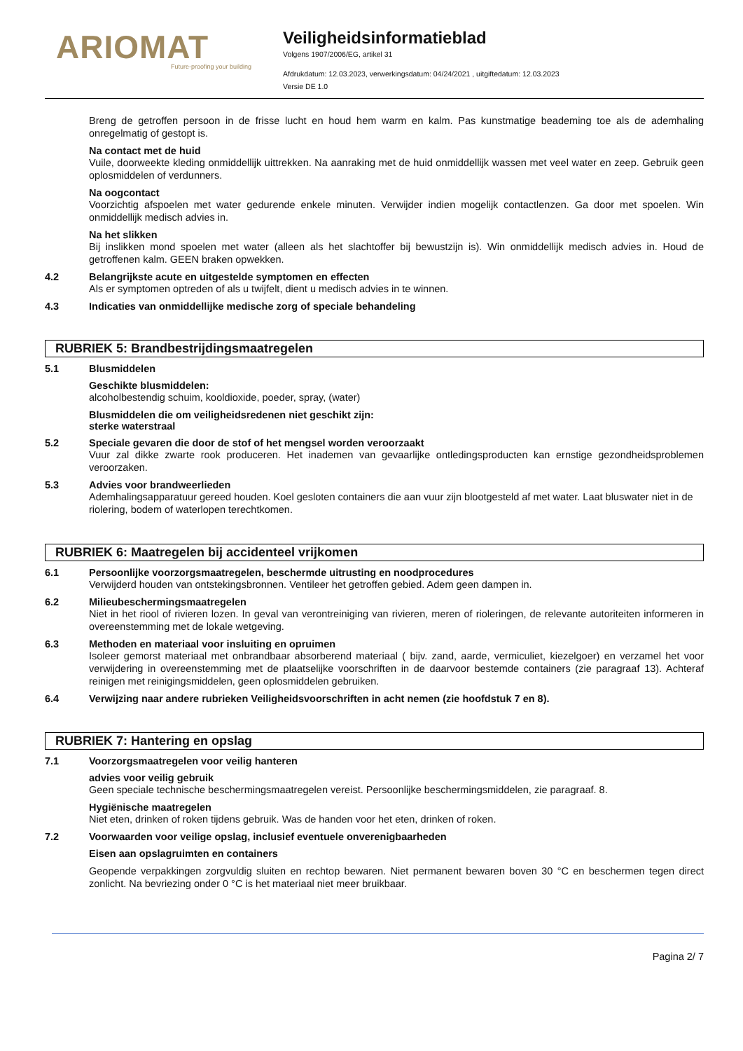ARIOMAT
Future-proofing your building
Veiligheidsinformatieblad
Volgens 1907/2006/EG, artikel 31
Afdrukdatum: 12.03.2023, verwerkingsdatum: 04/24/2021 , uitgiftedatum: 12.03.2023
Versie DE 1.0
Breng de getroffen persoon in de frisse lucht en houd hem warm en kalm. Pas kunstmatige beademing toe als de ademhaling onregelmatig of gestopt is.
Na contact met de huid
Vuile, doorweekte kleding onmiddellijk uittrekken. Na aanraking met de huid onmiddellijk wassen met veel water en zeep. Gebruik geen oplosmiddelen of verdunners.
Na oogcontact
Voorzichtig afspoelen met water gedurende enkele minuten. Verwijder indien mogelijk contactlenzen. Ga door met spoelen. Win onmiddellijk medisch advies in.
Na het slikken
Bij inslikken mond spoelen met water (alleen als het slachtoffer bij bewustzijn is). Win onmiddellijk medisch advies in. Houd de getroffenen kalm. GEEN braken opwekken.
4.2 Belangrijkste acute en uitgestelde symptomen en effecten
Als er symptomen optreden of als u twijfelt, dient u medisch advies in te winnen.
4.3 Indicaties van onmiddellijke medische zorg of speciale behandeling
RUBRIEK 5: Brandbestrijdingsmaatregelen
5.1 Blusmiddelen
Geschikte blusmiddelen:
alcoholbestendig schuim, kooldioxide, poeder, spray, (water)
Blusmiddelen die om veiligheidsredenen niet geschikt zijn:
sterke waterstraal
5.2 Speciale gevaren die door de stof of het mengsel worden veroorzaakt
Vuur zal dikke zwarte rook produceren. Het inademen van gevaarlijke ontledingsproducten kan ernstige gezondheidsproblemen veroorzaken.
5.3 Advies voor brandweerlieden
Ademhalingsapparatuur gereed houden. Koel gesloten containers die aan vuur zijn blootgesteld af met water. Laat bluswater niet in de riolering, bodem of waterlopen terechtkomen.
RUBRIEK 6: Maatregelen bij accidenteel vrijkomen
6.1 Persoonlijke voorzorgsmaatregelen, beschermde uitrusting en noodprocedures
Verwijderd houden van ontstekingsbronnen. Ventileer het getroffen gebied. Adem geen dampen in.
6.2 Milieubeschermingsmaatregelen
Niet in het riool of rivieren lozen. In geval van verontreiniging van rivieren, meren of rioleringen, de relevante autoriteiten informeren in overeenstemming met de lokale wetgeving.
6.3 Methoden en materiaal voor insluiting en opruimen
Isoleer gemorst materiaal met onbrandbaar absorberend materiaal ( bijv. zand, aarde, vermiculiet, kiezelgoer) en verzamel het voor verwijdering in overeenstemming met de plaatselijke voorschriften in de daarvoor bestemde containers (zie paragraaf 13). Achteraf reinigen met reinigingsmiddelen, geen oplosmiddelen gebruiken.
6.4 Verwijzing naar andere rubrieken Veiligheidsvoorschriften in acht nemen (zie hoofdstuk 7 en 8).
RUBRIEK 7: Hantering en opslag
7.1 Voorzorgsmaatregelen voor veilig hanteren
advies voor veilig gebruik
Geen speciale technische beschermingsmaatregelen vereist. Persoonlijke beschermingsmiddelen, zie paragraaf. 8.
Hygiënische maatregelen
Niet eten, drinken of roken tijdens gebruik. Was de handen voor het eten, drinken of roken.
7.2 Voorwaarden voor veilige opslag, inclusief eventuele onverenigbaarheden
Eisen aan opslagruimten en containers
Geopende verpakkingen zorgvuldig sluiten en rechtop bewaren. Niet permanent bewaren boven 30 °C en beschermen tegen direct zonlicht. Na bevriezing onder 0 °C is het materiaal niet meer bruikbaar.
Pagina 2/ 7